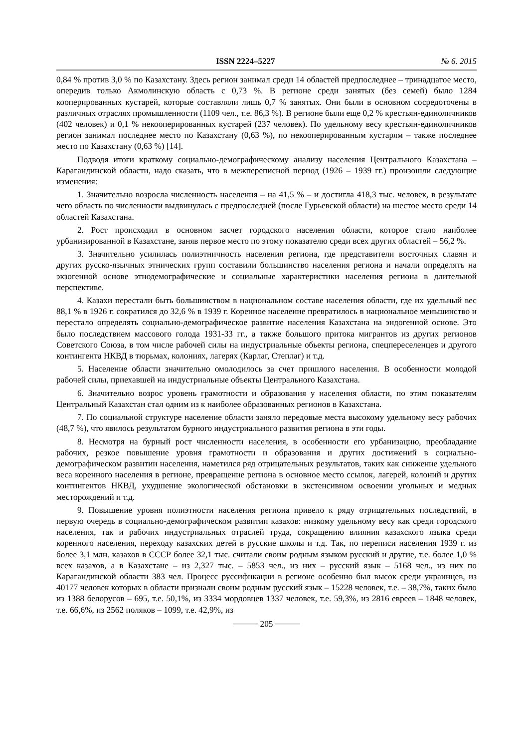ISSN 2224–5227 № 6. 2015
0,84 % против 3,0 % по Казахстану. Здесь регион занимал среди 14 областей предпоследнее – тринадцатое место, опередив только Акмолинскую область с 0,73 %. В регионе среди занятых (без семей) было 1284 кооперированных кустарей, которые составляли лишь 0,7 % занятых. Они были в основном сосредоточены в различных отраслях промышленности (1109 чел., т.е. 86,3 %). В регионе были еще 0,2 % крестьян-единоличников (402 человек) и 0,1 % некооперированных кустарей (237 человек). По удельному весу крестьян-единоличников регион занимал последнее место по Казахстану (0,63 %), по некооперированным кустарям – также последнее место по Казахстану (0,63 %) [14].
Подводя итоги краткому социально-демографическому анализу населения Центрального Казахстана – Карагандинской области, надо сказать, что в межпереписной период (1926 – 1939 гг.) произошли следующие изменения:
1. Значительно возросла численность населения – на 41,5 % – и достигла 418,3 тыс. человек, в результате чего область по численности выдвинулась с предпоследней (после Гурьевской области) на шестое место среди 14 областей Казахстана.
2. Рост происходил в основном засчет городского населения области, которое стало наиболее урбанизированной в Казахстане, заняв первое место по этому показателю среди всех других областей – 56,2 %.
3. Значительно усилилась полиэтничность населения региона, где представители восточных славян и других русско-язычных этнических групп составили большинство населения региона и начали определять на экзогенной основе этнодемографические и социальные характеристики населения региона в длительной перспективе.
4. Казахи перестали быть большинством в национальном составе населения области, где их удельный вес 88,1 % в 1926 г. сократился до 32,6 % в 1939 г. Коренное население превратилось в национальное меньшинство и перестало определять социально-демографическое развитие населения Казахстана на эндогенной основе. Это было последствием массового голода 1931-33 гг., а также большого притока мигрантов из других регионов Советского Союза, в том числе рабочей силы на индустриальные обьекты региона, спецпереселенцев и другого контингента НКВД в тюрьмах, колониях, лагерях (Карлаг, Степлаг) и т.д.
5. Население области значительно омолодилось за счет пришлого населения. В особенности молодой рабочей силы, приехавшей на индустриальные объекты Центрального Казахстана.
6. Значительно возрос уровень грамотности и образования у населения области, по этим показателям Центральный Казахстан стал одним из к наиболее образованных регионов в Казахстана.
7. По социальной структуре население области заняло передовые места высокому удельному весу рабочих (48,7 %), что явилось результатом бурного индустриального развития региона в эти годы.
8. Несмотря на бурный рост численности населения, в особенности его урбанизацию, преобладание рабочих, резкое повышение уровня грамотности и образования и других достижений в социально-демографическом развитии населения, наметился ряд отрицательных результатов, таких как снижение удельного веса коренного населения в регионе, превращение региона в основное место ссылок, лагерей, колоний и других контингентов НКВД, ухудшение экологической обстановки в экстенсивном освоении угольных и медных месторождений и т.д.
9. Повышение уровня полиэтности населения региона привело к ряду отрицательных последствий, в первую очередь в социально-демографическом развитии казахов: низкому удельному весу как среди городского населения, так и рабочих индустриальных отраслей труда, сокращению влияния казахского языка среди коренного населения, переходу казахских детей в русские школы и т.д. Так, по переписи населения 1939 г. из более 3,1 млн. казахов в СССР более 32,1 тыс. считали своим родным языком русский и другие, т.е. более 1,0 % всех казахов, а в Казахстане – из 2,327 тыс. – 5853 чел., из них – русский язык – 5168 чел., из них по Карагандинской области 383 чел. Процесс руссификации в регионе особенно был высок среди украинцев, из 40177 человек которых в области признали своим родным русский язык – 15228 человек, т.е. – 38,7%, таких было из 1388 белорусов – 695, т.е. 50,1%, из 3334 мордовцев 1337 человек, т.е. 59,3%, из 2816 евреев – 1848 человек, т.е. 66,6%, из 2562 поляков – 1099, т.е. 42,9%, из
205